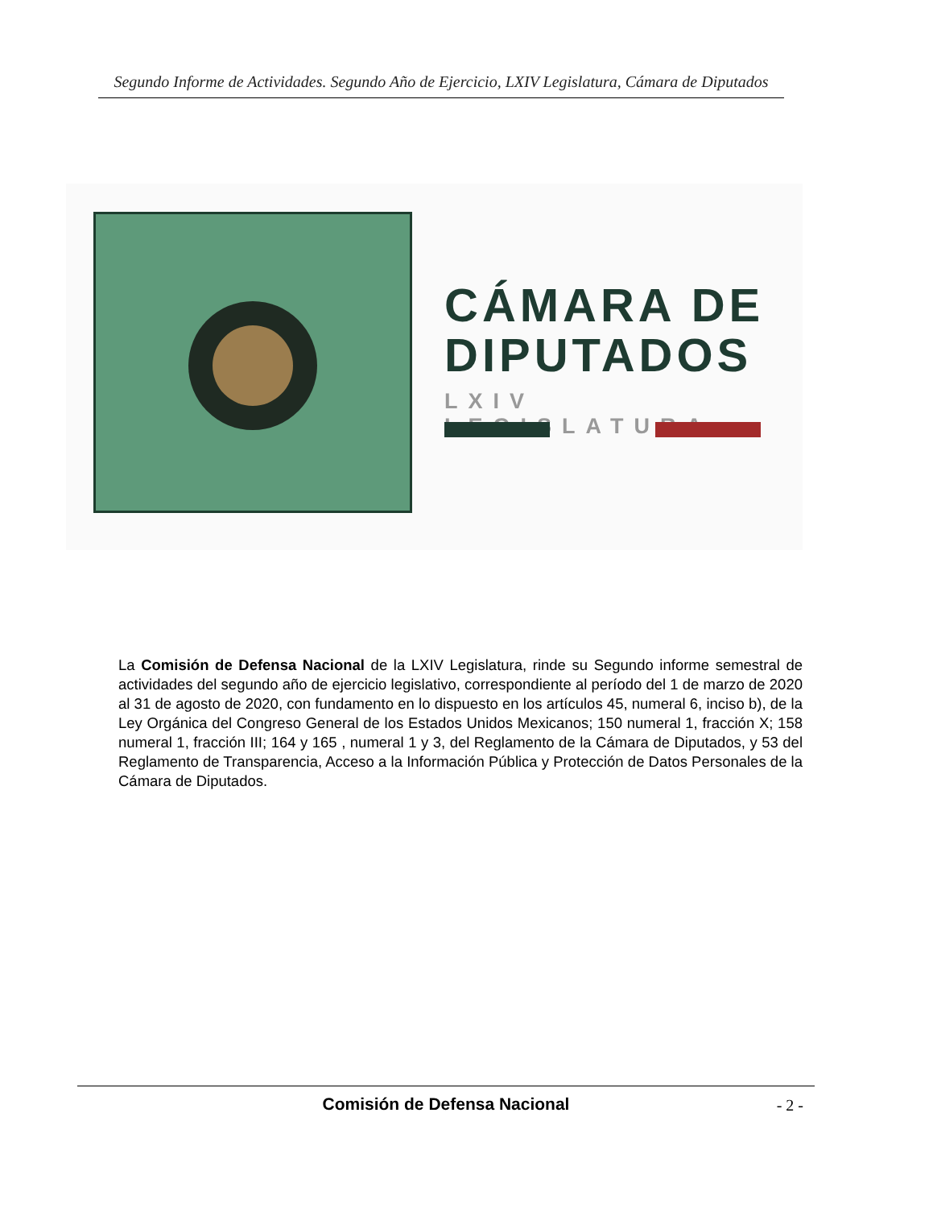Segundo Informe de Actividades. Segundo Año de Ejercicio, LXIV Legislatura, Cámara de Diputados
CÁMARA DE
DIPUTADOS
LXIV LEGISLATURA
La Comisión de Defensa Nacional de la LXIV Legislatura, rinde su Segundo informe semestral de actividades del segundo año de ejercicio legislativo, correspondiente al período del 1 de marzo de 2020 al 31 de agosto de 2020, con fundamento en lo dispuesto en los artículos 45, numeral 6, inciso b), de la Ley Orgánica del Congreso General de los Estados Unidos Mexicanos; 150 numeral 1, fracción X; 158 numeral 1, fracción III; 164 y 165 , numeral 1 y 3, del Reglamento de la Cámara de Diputados, y 53 del Reglamento de Transparencia, Acceso a la Información Pública y Protección de Datos Personales de la Cámara de Diputados.
Comisión de Defensa Nacional - 2 -